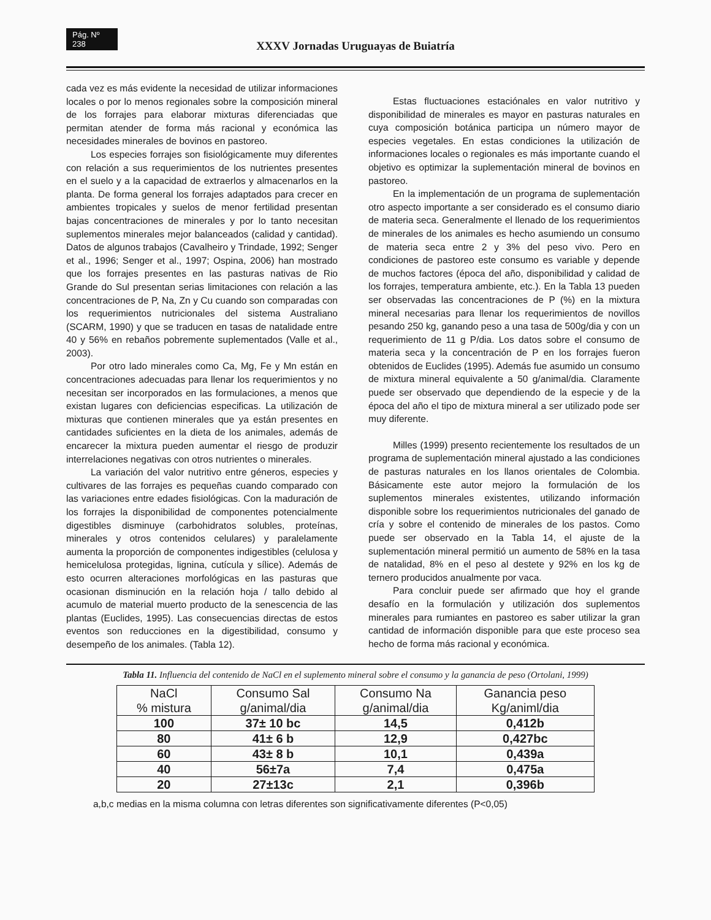Pág. Nº 238
XXXV Jornadas Uruguayas de Buiatría
cada vez es más evidente la necesidad de utilizar informaciones locales o por lo menos regionales sobre la composición mineral de los forrajes para elaborar mixturas diferenciadas que permitan atender de forma más racional y económica las necesidades minerales de bovinos en pastoreo.
Los especies forrajes son fisiológicamente muy diferentes con relación a sus requerimientos de los nutrientes presentes en el suelo y a la capacidad de extraerlos y almacenarlos en la planta. De forma general los forrajes adaptados para crecer en ambientes tropicales y suelos de menor fertilidad presentan bajas concentraciones de minerales y por lo tanto necesitan suplementos minerales mejor balanceados (calidad y cantidad). Datos de algunos trabajos (Cavalheiro y Trindade, 1992; Senger et al., 1996; Senger et al., 1997; Ospina, 2006) han mostrado que los forrajes presentes en las pasturas nativas de Rio Grande do Sul presentan serias limitaciones con relación a las concentraciones de P, Na, Zn y Cu cuando son comparadas con los requerimientos nutricionales del sistema Australiano (SCARM, 1990) y que se traducen en tasas de natalidade entre 40 y 56% en rebaños pobremente suplementados (Valle et al., 2003).
Por otro lado minerales como Ca, Mg, Fe y Mn están en concentraciones adecuadas para llenar los requerimientos y no necesitan ser incorporados en las formulaciones, a menos que existan lugares con deficiencias especificas. La utilización de mixturas que contienen minerales que ya están presentes en cantidades suficientes en la dieta de los animales, además de encarecer la mixtura pueden aumentar el riesgo de produzir interrelaciones negativas con otros nutrientes o minerales.
La variación del valor nutritivo entre géneros, especies y cultivares de las forrajes es pequeñas cuando comparado con las variaciones entre edades fisiológicas. Con la maduración de los forrajes la disponibilidad de componentes potencialmente digestibles disminuye (carbohidratos solubles, proteínas, minerales y otros contenidos celulares) y paralelamente aumenta la proporción de componentes indigestibles (celulosa y hemicelulosa protegidas, lignina, cutícula y sílice). Además de esto ocurren alteraciones morfológicas en las pasturas que ocasionan disminución en la relación hoja / tallo debido al acumulo de material muerto producto de la senescencia de las plantas (Euclides, 1995). Las consecuencias directas de estos eventos son reducciones en la digestibilidad, consumo y desempeño de los animales. (Tabla 12).
Estas fluctuaciones estaciónales en valor nutritivo y disponibilidad de minerales es mayor en pasturas naturales en cuya composición botánica participa un número mayor de especies vegetales. En estas condiciones la utilización de informaciones locales o regionales es más importante cuando el objetivo es optimizar la suplementación mineral de bovinos en pastoreo.
En la implementación de un programa de suplementación otro aspecto importante a ser considerado es el consumo diario de materia seca. Generalmente el llenado de los requerimientos de minerales de los animales es hecho asumiendo un consumo de materia seca entre 2 y 3% del peso vivo. Pero en condiciones de pastoreo este consumo es variable y depende de muchos factores (época del año, disponibilidad y calidad de los forrajes, temperatura ambiente, etc.). En la Tabla 13 pueden ser observadas las concentraciones de P (%) en la mixtura mineral necesarias para llenar los requerimientos de novillos pesando 250 kg, ganando peso a una tasa de 500g/dia y con un requerimiento de 11 g P/dia. Los datos sobre el consumo de materia seca y la concentración de P en los forrajes fueron obtenidos de Euclides (1995). Además fue asumido un consumo de mixtura mineral equivalente a 50 g/animal/dia. Claramente puede ser observado que dependiendo de la especie y de la época del año el tipo de mixtura mineral a ser utilizado pode ser muy diferente.
Milles (1999) presento recientemente los resultados de un programa de suplementación mineral ajustado a las condiciones de pasturas naturales en los llanos orientales de Colombia. Básicamente este autor mejoro la formulación de los suplementos minerales existentes, utilizando información disponible sobre los requerimientos nutricionales del ganado de cría y sobre el contenido de minerales de los pastos. Como puede ser observado en la Tabla 14, el ajuste de la suplementación mineral permitió un aumento de 58% en la tasa de natalidad, 8% en el peso al destete y 92% en los kg de ternero producidos anualmente por vaca.
Para concluir puede ser afirmado que hoy el grande desafío en la formulación y utilización dos suplementos minerales para rumiantes en pastoreo es saber utilizar la gran cantidad de información disponible para que este proceso sea hecho de forma más racional y económica.
Tabla 11. Influencia del contenido de NaCl en el suplemento mineral sobre el consumo y la ganancia de peso (Ortolani, 1999)
| NaCl % mistura | Consumo Sal g/animal/dia | Consumo Na g/animal/dia | Ganancia peso Kg/animl/dia |
| --- | --- | --- | --- |
| 100 | 37± 10 bc | 14,5 | 0,412b |
| 80 | 41± 6 b | 12,9 | 0,427bc |
| 60 | 43± 8 b | 10,1 | 0,439a |
| 40 | 56±7a | 7,4 | 0,475a |
| 20 | 27±13c | 2,1 | 0,396b |
a,b,c medias en la misma columna con letras diferentes son significativamente diferentes (P<0,05)